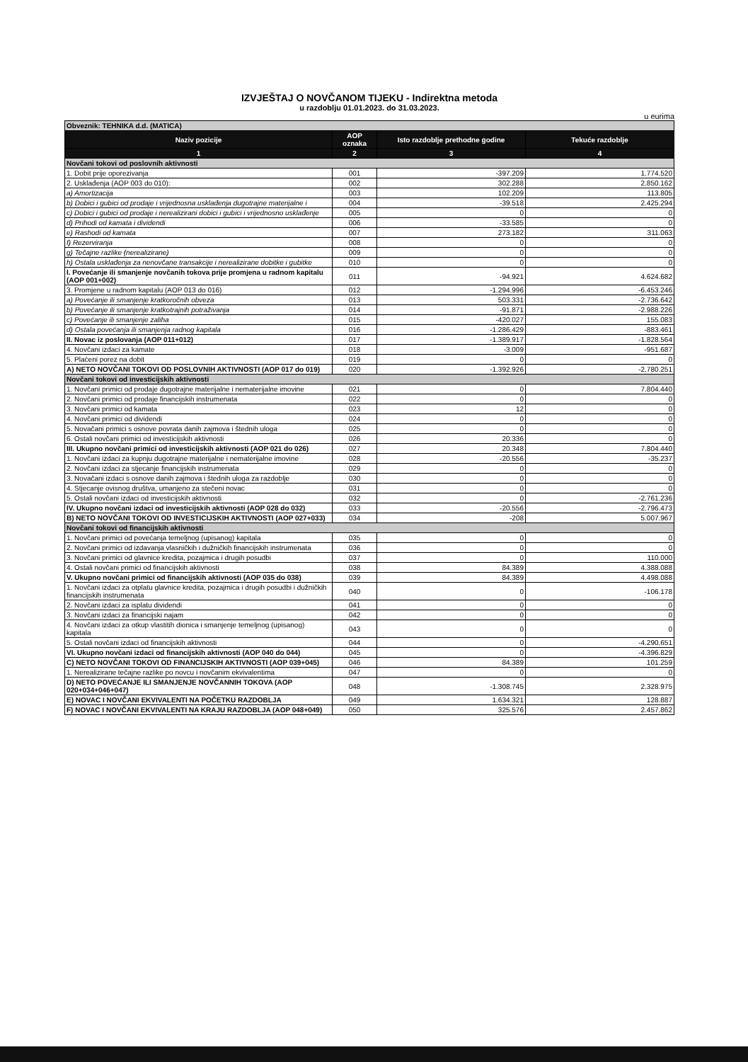IZVJEŠTAJ O NOVČANOM TIJEKU - Indirektna metoda
u razdoblju 01.01.2023. do 31.03.2023.
u eurima
| Obveznik: TEHNIKA d.d. (MATICA) | | | |
| Naziv pozicije | AOP oznaka | Isto razdoblje prethodne godine | Tekuće razdoblje |
| 1 | 2 | 3 | 4 |
| Novčani tokovi od poslovnih aktivnosti | | | |
| 1. Dobit prije oporezivanja | 001 | -397.209 | 1.774.520 |
| 2. Usklađenja (AOP 003 do 010): | 002 | 302.288 | 2.850.162 |
| a) Amortizacija | 003 | 102.209 | 113.805 |
| b) Dobici i gubici od prodaje i vrijednosna usklađenja dugotrajne materijalne i | 004 | -39.518 | 2.425.294 |
| c) Dobici i gubici od prodaje i nerealizirani dobici i gubici i vrijednosno usklađenje | 005 | 0 | 0 |
| d) Prihodi od kamata i dividendi | 006 | -33.585 | 0 |
| e) Rashodi od kamata | 007 | 273.182 | 311.063 |
| f) Rezerviranja | 008 | 0 | 0 |
| g) Tečajne razlike (nerealizirane) | 009 | 0 | 0 |
| h) Ostala usklađenja za nenovčane transakcije i nerealizirane dobitke i gubitke | 010 | 0 | 0 |
| I. Povećanje ili smanjenje novčanih tokova prije promjena u radnom kapitalu (AOP 001+002) | 011 | -94.921 | 4.624.682 |
| 3. Promjene u radnom kapitalu (AOP 013 do 016) | 012 | -1.294.996 | -6.453.246 |
| a) Povećanje ili smanjenje kratkoročnih obveza | 013 | 503.331 | -2.736.642 |
| b) Povećanje ili smanjenje kratkotrajnih potraživanja | 014 | -91.871 | -2.988.226 |
| c) Povećanje ili smanjenje zaliha | 015 | -420.027 | 155.083 |
| d) Ostala povećanja ili smanjenja radnog kapitala | 016 | -1.286.429 | -883.461 |
| II. Novac iz poslovanja (AOP 011+012) | 017 | -1.389.917 | -1.828.564 |
| 4. Novčani izdaci za kamate | 018 | -3.009 | -951.687 |
| 5. Plaćeni porez na dobit | 019 | 0 | 0 |
| A) NETO NOVČANI TOKOVI OD POSLOVNIH AKTIVNOSTI (AOP 017 do 019) | 020 | -1.392.926 | -2.780.251 |
| Novčani tokovi od investicijskih aktivnosti | | | |
| 1. Novčani primici od prodaje dugotrajne materijalne i nematerijalne imovine | 021 | 0 | 7.804.440 |
| 2. Novčani primici od prodaje financijskih instrumenata | 022 | 0 | 0 |
| 3. Novčani primici od kamata | 023 | 12 | 0 |
| 4. Novčani primici od dividendi | 024 | 0 | 0 |
| 5. Novačani primici s osnove povrata danih zajmova i štednih uloga | 025 | 0 | 0 |
| 6. Ostali novčani primici od investicijskih aktivnosti | 026 | 20.336 | 0 |
| III. Ukupno novčani primici od investicijskih aktivnosti (AOP 021 do 026) | 027 | 20.348 | 7.804.440 |
| 1. Novčani izdaci za kupnju dugotrajne materijalne i nematerijalne imovine | 028 | -20.556 | -35.237 |
| 2. Novčani izdaci za stjecanje financijskih instrumenata | 029 | 0 | 0 |
| 3. Novačani izdaci s osnove danih zajmova i štednih uloga za razdoblje | 030 | 0 | 0 |
| 4. Stjecanje ovisnog društva, umanjeno za stečeni novac | 031 | 0 | 0 |
| 5. Ostali novčani izdaci od investicijskih aktivnosti | 032 | 0 | -2.761.236 |
| IV. Ukupno novčani izdaci od investicijskih aktivnosti (AOP 028 do 032) | 033 | -20.556 | -2.796.473 |
| B) NETO NOVČANI TOKOVI OD INVESTICIJSKIH AKTIVNOSTI (AOP 027+033) | 034 | -208 | 5.007.967 |
| Novčani tokovi od financijskih aktivnosti | | | |
| 1. Novčani primici od povećanja temeljnog (upisanog) kapitala | 035 | 0 | 0 |
| 2. Novčani primici od izdavanja vlasničkih i dužničkih financijskih instrumenata | 036 | 0 | 0 |
| 3. Novčani primici od glavnice kredita, pozajmica i drugih posudbi | 037 | 0 | 110.000 |
| 4. Ostali novčani primici od financijskih aktivnosti | 038 | 84.389 | 4.388.088 |
| V. Ukupno novčani primici od financijskih aktivnosti (AOP 035 do 038) | 039 | 84.389 | 4.498.088 |
| 1. Novčani izdaci za otplatu glavnice kredita, pozajmica i drugih posudbi i dužničkih financijskih instrumenata | 040 | 0 | -106.178 |
| 2. Novčani izdaci za isplatu dividendi | 041 | 0 | 0 |
| 3. Novčani izdaci za financijski najam | 042 | 0 | 0 |
| 4. Novčani izdaci za otkup vlastitih dionica i smanjenje temeljnog (upisanog) kapitala | 043 | 0 | 0 |
| 5. Ostali novčani izdaci od financijskih aktivnosti | 044 | 0 | -4.290.651 |
| VI. Ukupno novčani izdaci od financijskih aktivnosti (AOP 040 do 044) | 045 | 0 | -4.396.829 |
| C) NETO NOVČANI TOKOVI OD FINANCIJSKIH AKTIVNOSTI (AOP 039+045) | 046 | 84.389 | 101.259 |
| 1. Nerealizirane tečajne razlike po novcu i novčanim ekvivalentima | 047 | 0 | 0 |
| D) NETO POVEĆANJE ILI SMANJENJE NOVČANNIH TOKOVA (AOP 020+034+046+047) | 048 | -1.308.745 | 2.328.975 |
| E) NOVAC I NOVČANI EKVIVALENTI NA POČETKU RAZDOBLJA | 049 | 1.634.321 | 128.887 |
| F) NOVAC I NOVČANI EKVIVALENTI NA KRAJU RAZDOBLJA (AOP 048+049) | 050 | 325.576 | 2.457.862 |